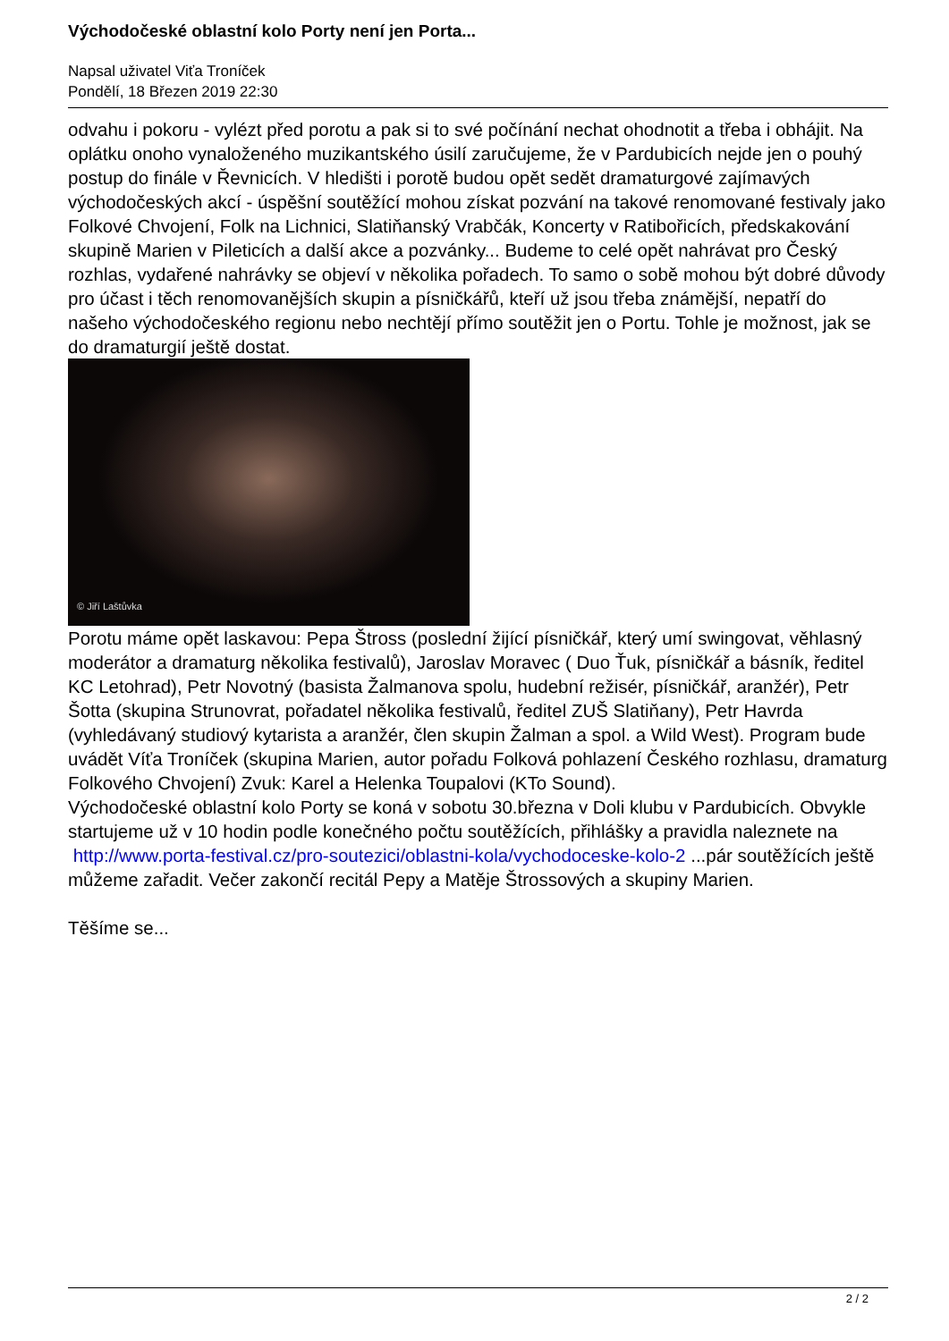Východočeské oblastní kolo Porty není jen Porta...
Napsal uživatel Viťa Troníček
Pondělí, 18 Březen 2019 22:30
odvahu i pokoru - vylézt před porotu a pak si to své počínání nechat ohodnotit a třeba i obhájit. Na oplátku onoho vynaloženého muzikantského úsilí zaručujeme, že v Pardubicích nejde jen o pouhý postup do finále v Řevnicích. V hledišti i porotě budou opět sedět dramaturgové zajímavých východočeských akcí - úspěšní soutěžící mohou získat pozvání na takové renomované festivaly jako Folkové Chvojení, Folk na Lichnici, Slatiňanský Vrabčák, Koncerty v Ratibořicích, předskakování skupině Marien v Pileticích a další akce a pozvánky... Budeme to celé opět nahrávat pro Český rozhlas, vydařené nahrávky se objeví v několika pořadech. To samo o sobě mohou být dobré důvody pro účast i těch renomovanějších skupin a písničkářů, kteří už jsou třeba známější, nepatří do našeho východočeského regionu nebo nechtějí přímo soutěžit jen o Portu. Tohle je možnost, jak se do dramaturgií ještě dostat.
© Jiří Laštůvka
Porotu máme opět laskavou: Pepa Štross (poslední žijící písničkář, který umí swingovat, věhlasný moderátor a dramaturg několika festivalů), Jaroslav Moravec ( Duo Ťuk, písničkář a básník, ředitel KC Letohrad), Petr Novotný (basista Žalmanova spolu, hudební režisér, písničkář, aranžér), Petr Šotta (skupina Strunovrat, pořadatel několika festivalů, ředitel ZUŠ Slatiňany), Petr Havrda (vyhledávaný studiový kytarista a aranžér, člen skupin Žalman a spol. a Wild West). Program bude uvádět Víťa Troníček (skupina Marien, autor pořadu Folková pohlazení Českého rozhlasu, dramaturg Folkového Chvojení) Zvuk: Karel a Helenka Toupalovi (KTo Sound).
Východočeské oblastní kolo Porty se koná v sobotu 30.března v Doli klubu v Pardubicích. Obvykle startujeme už v 10 hodin podle konečného počtu soutěžících, přihlášky a pravidla naleznete na http://www.porta-festival.cz/pro-soutezici/oblastni-kola/vychodoceske-kolo-2 ...pár soutěžících ještě můžeme zařadit. Večer zakončí recitál Pepy a Matěje Štrossových a skupiny Marien.
Těšíme se...
2 / 2